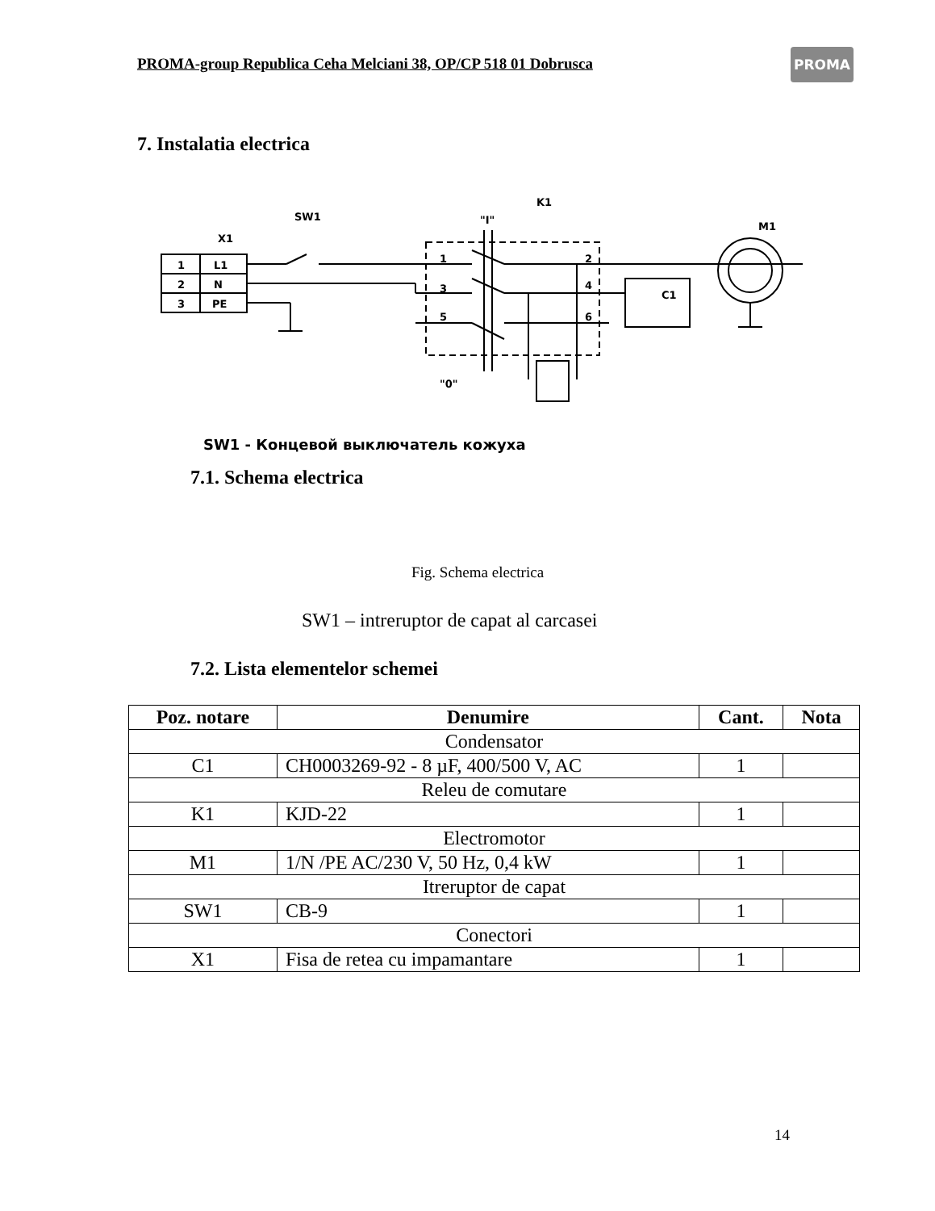PROMA-group Republica Ceha Melciani 38, OP/CP 518 01 Dobrusca
PROMA
7. Instalatia electrica
1
L1
2
N
3
PE
X1
SW1
"I"
K1
M1
C1
"0"
1
3
5
2
4
6
SW1 - Концевой выключатель кожуха
7.1. Schema electrica
Fig. Schema electrica
SW1 – intreruptor de capat al carcasei
7.2. Lista elementelor schemei
| Poz. notare | Denumire | Cant. | Nota |
| --- | --- | --- | --- |
| Condensator | | | |
| C1 | CH0003269-92 - 8 µF, 400/500 V, AC | 1 | |
| Releu de comutare | | | |
| K1 | KJD-22 | 1 | |
| Electromotor | | | |
| M1 | 1/N /PE AC/230 V, 50 Hz, 0,4 kW | 1 | |
| Itreruptor de capat | | | |
| SW1 | CB-9 | 1 | |
| Conectori | | | |
| X1 | Fisa de retea cu impamantare | 1 | |
14